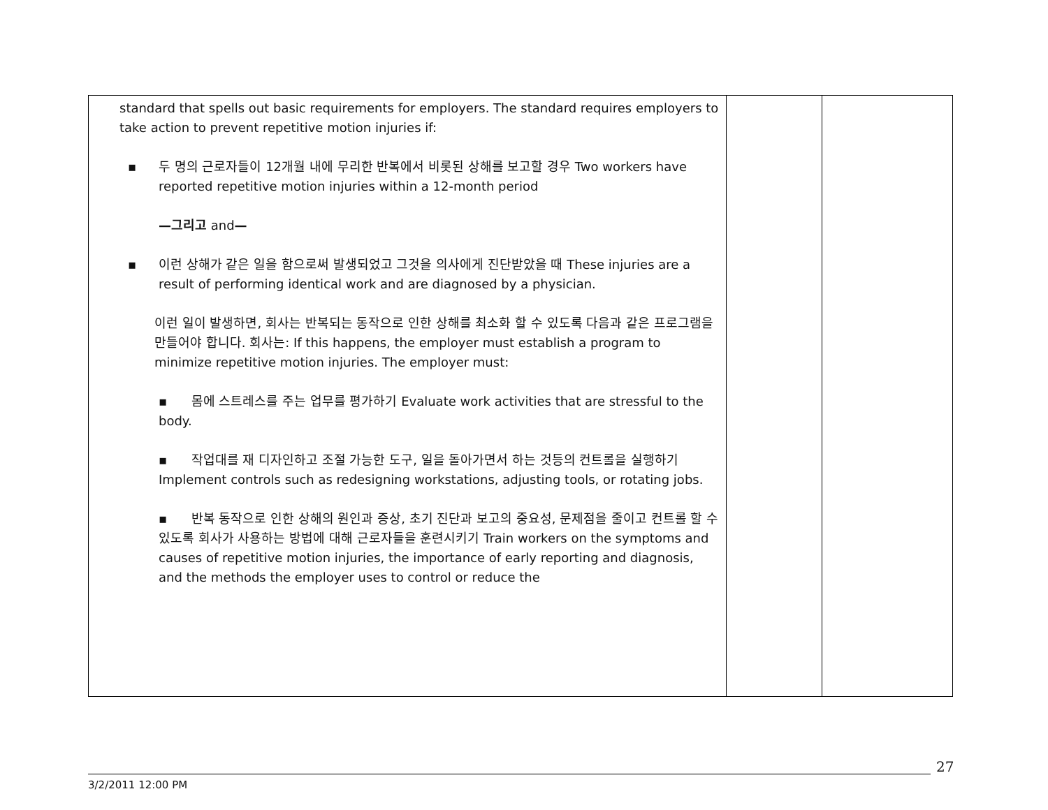| standard that spells out basic requirements for employers. The standard requires employers to take action to prevent repetitive motion injuries if: ▪ 두 명의 근로자들이 12개월 내에 무리한 반복에서 비롯된 상해를 보고할 경우 Two workers have reported repetitive motion injuries within a 12-month period —그리고 and — ▪ 이런 상해가 같은 일을 함으로써 발생되었고 그것을 의사에게 진단받았을 때 These injuries are a result of performing identical work and are diagnosed by a physician. 이런 일이 발생하면, 회사는 반복되는 동작으로 인한 상해를 최소화 할 수 있도록 다음과 같은 프로그램을 만들어야 합니다. 회사는: If this happens, the employer must establish a program to minimize repetitive motion injuries. The employer must: ▪ 몸에 스트레스를 주는 업무를 평가하기 Evaluate work activities that are stressful to the body. ▪ 작업대를 재 디자인하고 조절 가능한 도구, 일을 돌아가면서 하는 것등의 컨트롤을 실행하기 Implement controls such as redesigning workstations, adjusting tools, or rotating jobs. ▪ 반복 동작으로 인한 상해의 원인과 증상, 초기 진단과 보고의 중요성, 문제점을 줄이고 컨트롤 할 수 있도록 회사가 사용하는 방법에 대해 근로자들을 훈련시키기 Train workers on the symptoms and causes of repetitive motion injuries, the importance of early reporting and diagnosis, and the methods the employer uses to control or reduce the | | |
27
3/2/2011 12:00 PM